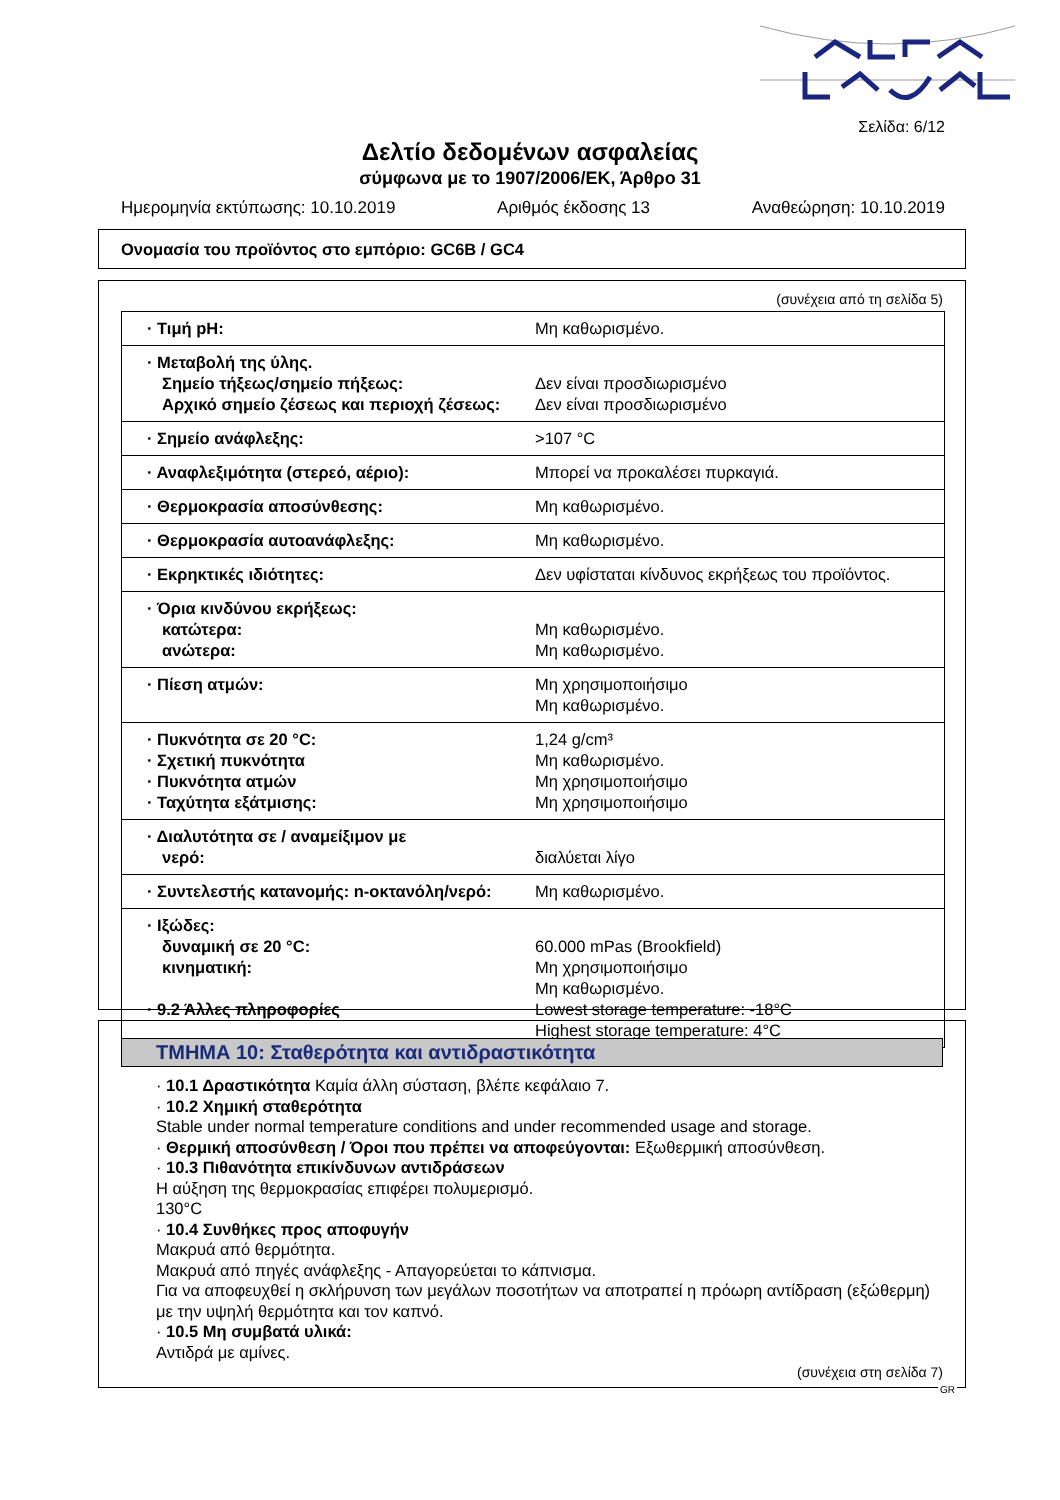Σελίδα: 6/12
Δελτίο δεδομένων ασφαλείας
σύμφωνα με το 1907/2006/ΕΚ, Άρθρο 31
Ημερομηνία εκτύπωσης: 10.10.2019 Αριθμός έκδοσης 13 Αναθεώρηση: 10.10.2019
Ονομασία του προϊόντος στο εμπόριο: GC6B / GC4
(συνέχεια από τη σελίδα 5)
| · Τιμή pH: | Μη καθωρισμένο. |
| · Μεταβολή της ύλης. Σημείο τήξεως/σημείο πήξεως: Αρχικό σημείο ζέσεως και περιοχή ζέσεως: | Δεν είναι προσδιωρισμένο Δεν είναι προσδιωρισμένο |
| · Σημείο ανάφλεξης: | >107 °C |
| · Αναφλεξιμότητα (στερεό, αέριο): | Μπορεί να προκαλέσει πυρκαγιά. |
| · Θερμοκρασία αποσύνθεσης: | Μη καθωρισμένο. |
| · Θερμοκρασία αυτοανάφλεξης: | Μη καθωρισμένο. |
| · Εκρηκτικές ιδιότητες: | Δεν υφίσταται κίνδυνος εκρήξεως του προϊόντος. |
| · Όρια κινδύνου εκρήξεως: κατώτερα: ανώτερα: | Μη καθωρισμένο. Μη καθωρισμένο. |
| · Πίεση ατμών: | Μη χρησιμοποιήσιμο Μη καθωρισμένο. |
| · Πυκνότητα σε 20 °C: · Σχετική πυκνότητα · Πυκνότητα ατμών · Ταχύτητα εξάτμισης: | 1,24 g/cm³ Μη καθωρισμένο. Μη χρησιμοποιήσιμο Μη χρησιμοποιήσιμο |
| · Διαλυτότητα σε / αναμείξιμον με νερό: | διαλύεται λίγο |
| · Συντελεστής κατανομής: n-οκτανόλη/νερό: | Μη καθωρισμένο. |
| · Ιξώδες: δυναμική σε 20 °C: κινηματική: · 9.2 Άλλες πληροφορίες | 60.000 mPas (Brookfield) Μη χρησιμοποιήσιμο Μη καθωρισμένο. Lowest storage temperature: -18°C Highest storage temperature: 4°C |
ΤΜΗΜΑ 10: Σταθερότητα και αντιδραστικότητα
· 10.1 Δραστικότητα Καμία άλλη σύσταση, βλέπε κεφάλαιο 7.
· 10.2 Χημική σταθερότητα
Stable under normal temperature conditions and under recommended usage and storage.
· Θερμική αποσύνθεση / Όροι που πρέπει να αποφεύγονται: Εξωθερμική αποσύνθεση.
· 10.3 Πιθανότητα επικίνδυνων αντιδράσεων
Η αύξηση της θερμοκρασίας επιφέρει πολυμερισμό.
130°C
· 10.4 Συνθήκες προς αποφυγήν
Μακρυά από θερμότητα.
Μακρυά από πηγές ανάφλεξης - Απαγορεύεται το κάπνισμα.
Για να αποφευχθεί η σκλήρυνση των μεγάλων ποσοτήτων να αποτραπεί η πρόωρη αντίδραση (εξώθερμη) με την υψηλή θερμότητα και τον καπνό.
· 10.5 Μη συμβατά υλικά:
Αντιδρά με αμίνες.
(συνέχεια στη σελίδα 7)
GR